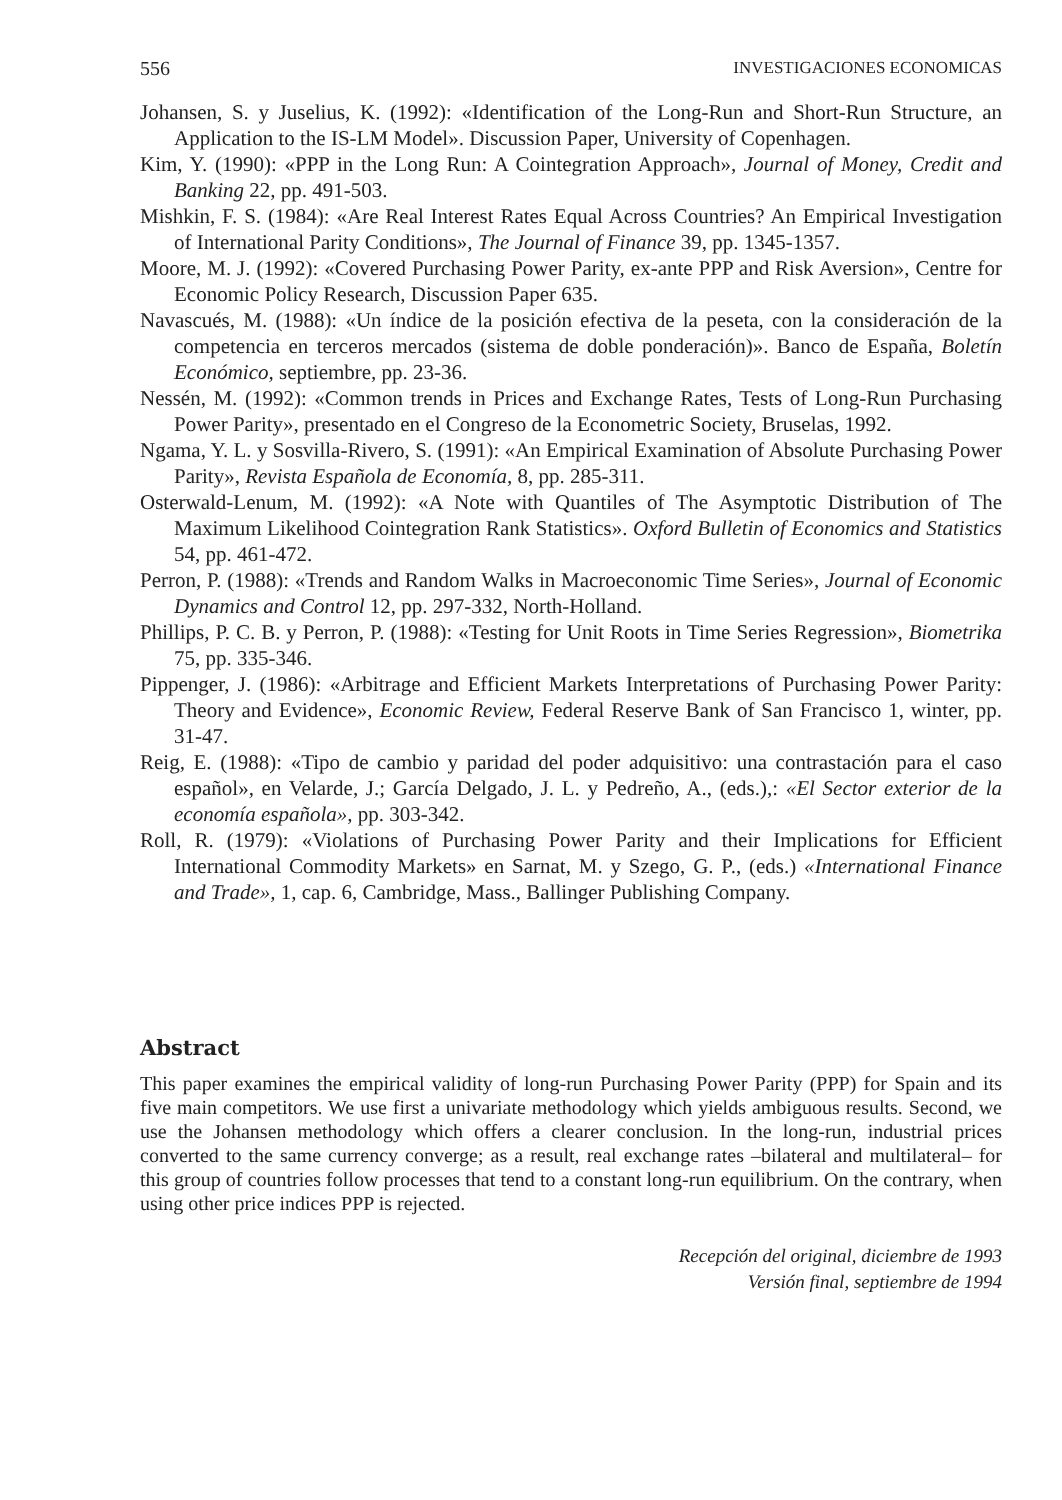556 INVESTIGACIONES ECONOMICAS
Johansen, S. y Juselius, K. (1992): «Identification of the Long-Run and Short-Run Structure, an Application to the IS-LM Model». Discussion Paper, University of Copenhagen.
Kim, Y. (1990): «PPP in the Long Run: A Cointegration Approach», Journal of Money, Credit and Banking 22, pp. 491-503.
Mishkin, F. S. (1984): «Are Real Interest Rates Equal Across Countries? An Empirical Investigation of International Parity Conditions», The Journal of Finance 39, pp. 1345-1357.
Moore, M. J. (1992): «Covered Purchasing Power Parity, ex-ante PPP and Risk Aversion», Centre for Economic Policy Research, Discussion Paper 635.
Navascués, M. (1988): «Un índice de la posición efectiva de la peseta, con la consideración de la competencia en terceros mercados (sistema de doble ponderación)». Banco de España, Boletín Económico, septiembre, pp. 23-36.
Nessén, M. (1992): «Common trends in Prices and Exchange Rates, Tests of Long-Run Purchasing Power Parity», presentado en el Congreso de la Econometric Society, Bruselas, 1992.
Ngama, Y. L. y Sosvilla-Rivero, S. (1991): «An Empirical Examination of Absolute Purchasing Power Parity», Revista Española de Economía, 8, pp. 285-311.
Osterwald-Lenum, M. (1992): «A Note with Quantiles of The Asymptotic Distribution of The Maximum Likelihood Cointegration Rank Statistics». Oxford Bulletin of Economics and Statistics 54, pp. 461-472.
Perron, P. (1988): «Trends and Random Walks in Macroeconomic Time Series», Journal of Economic Dynamics and Control 12, pp. 297-332, North-Holland.
Phillips, P. C. B. y Perron, P. (1988): «Testing for Unit Roots in Time Series Regression», Biometrika 75, pp. 335-346.
Pippenger, J. (1986): «Arbitrage and Efficient Markets Interpretations of Purchasing Power Parity: Theory and Evidence», Economic Review, Federal Reserve Bank of San Francisco 1, winter, pp. 31-47.
Reig, E. (1988): «Tipo de cambio y paridad del poder adquisitivo: una contrastación para el caso español», en Velarde, J.; García Delgado, J. L. y Pedreño, A., (eds.),: «El Sector exterior de la economía española», pp. 303-342.
Roll, R. (1979): «Violations of Purchasing Power Parity and their Implications for Efficient International Commodity Markets» en Sarnat, M. y Szego, G. P., (eds.) «International Finance and Trade», 1, cap. 6, Cambridge, Mass., Ballinger Publishing Company.
Abstract
This paper examines the empirical validity of long-run Purchasing Power Parity (PPP) for Spain and its five main competitors. We use first a univariate methodology which yields ambiguous results. Second, we use the Johansen methodology which offers a clearer conclusion. In the long-run, industrial prices converted to the same currency converge; as a result, real exchange rates –bilateral and multilateral– for this group of countries follow processes that tend to a constant long-run equilibrium. On the contrary, when using other price indices PPP is rejected.
Recepción del original, diciembre de 1993
Versión final, septiembre de 1994